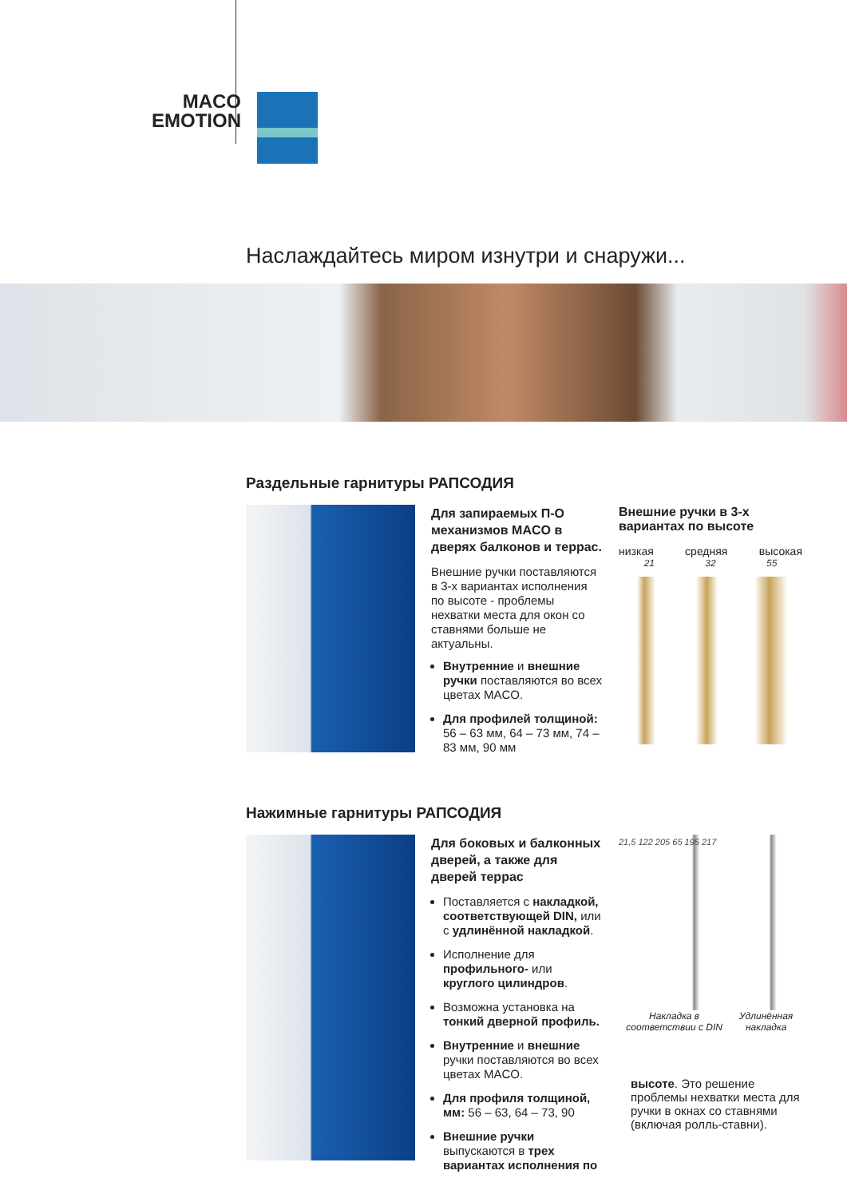MACO
EMOTION
Наслаждайтесь миром изнутри и снаружи...
Раздельные гарнитуры РАПСОДИЯ
Для запираемых П-О механизмов MACO в дверях балконов и террас.
Внешние ручки поставляются в 3-х вариантах исполнения по высоте - проблемы нехватки места для окон со ставнями больше не актуальны.
Внутренние и внешние ручки поставляются во всех цветах MACO.
Для профилей толщиной: 56 – 63 мм, 64 – 73 мм, 74 – 83 мм, 90 мм
Внешние ручки в 3-х вариантах по высоте
низкая средняя высокая
21 32 55
Нажимные гарнитуры РАПСОДИЯ
Для боковых и балконных дверей, а также для дверей террас
Поставляется с накладкой, соответствующей DIN, или с удлинённой накладкой.
Исполнение для профильного- или круглого цилиндров.
Возможна установка на тонкий дверной профиль.
Внутренние и внешние ручки поставляются во всех цветах MACO.
Для профиля толщиной, мм: 56 – 63, 64 – 73, 90
Внешние ручки выпускаются в трех вариантах исполнения по
21,5 122 205 65 195 217
Накладка в соответствии с DIN Удлинённая накладка
высоте. Это решение проблемы нехватки места для ручки в окнах со ставнями (включая ролль-ставни).